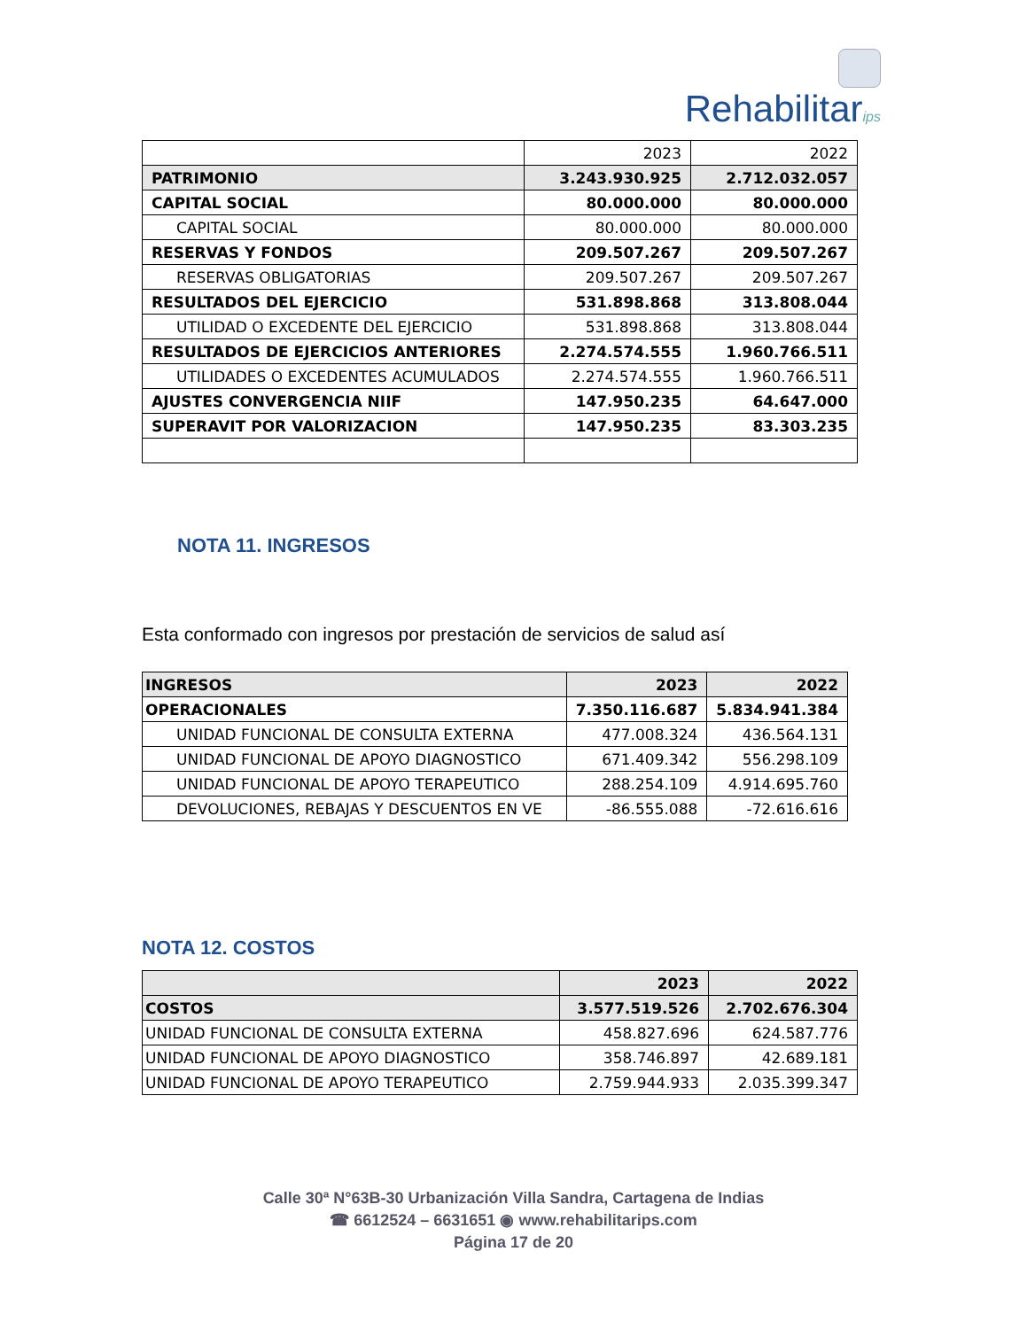Rehabilitarips
| | 2023 | 2022 |
| PATRIMONIO | 3.243.930.925 | 2.712.032.057 |
| CAPITAL SOCIAL | 80.000.000 | 80.000.000 |
| CAPITAL SOCIAL | 80.000.000 | 80.000.000 |
| RESERVAS Y FONDOS | 209.507.267 | 209.507.267 |
| RESERVAS OBLIGATORIAS | 209.507.267 | 209.507.267 |
| RESULTADOS DEL EJERCICIO | 531.898.868 | 313.808.044 |
| UTILIDAD O EXCEDENTE DEL EJERCICIO | 531.898.868 | 313.808.044 |
| RESULTADOS DE EJERCICIOS ANTERIORES | 2.274.574.555 | 1.960.766.511 |
| UTILIDADES O EXCEDENTES ACUMULADOS | 2.274.574.555 | 1.960.766.511 |
| AJUSTES CONVERGENCIA NIIF | 147.950.235 | 64.647.000 |
| SUPERAVIT POR VALORIZACION | 147.950.235 | 83.303.235 |
NOTA 11. INGRESOS
Esta conformado con ingresos por prestación de servicios de salud así
| INGRESOS | 2023 | 2022 |
| OPERACIONALES | 7.350.116.687 | 5.834.941.384 |
| UNIDAD FUNCIONAL DE CONSULTA EXTERNA | 477.008.324 | 436.564.131 |
| UNIDAD FUNCIONAL DE APOYO DIAGNOSTICO | 671.409.342 | 556.298.109 |
| UNIDAD FUNCIONAL DE APOYO TERAPEUTICO | 288.254.109 | 4.914.695.760 |
| DEVOLUCIONES, REBAJAS Y DESCUENTOS EN VE | -86.555.088 | -72.616.616 |
NOTA 12. COSTOS
| | 2023 | 2022 |
| COSTOS | 3.577.519.526 | 2.702.676.304 |
| UNIDAD FUNCIONAL DE CONSULTA EXTERNA | 458.827.696 | 624.587.776 |
| UNIDAD FUNCIONAL DE APOYO DIAGNOSTICO | 358.746.897 | 42.689.181 |
| UNIDAD FUNCIONAL DE APOYO TERAPEUTICO | 2.759.944.933 | 2.035.399.347 |
Calle 30ª N°63B-30 Urbanización Villa Sandra, Cartagena de Indias
☎ 6612524 – 6631651 ◉ www.rehabilitarips.com
Página 17 de 20